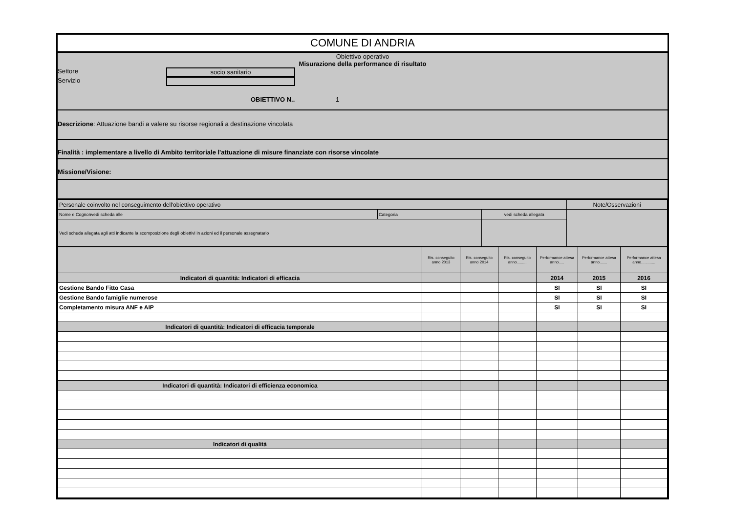COMUNE DI ANDRIA
Obiettivo operativo
Misurazione della performance di risultato
Settore socio sanitario
Servizio
OBIETTIVO N.. 1
Descrizione: Attuazione bandi a valere su risorse regionali a destinazione vincolata
Finalità : implementare a livello di Ambito territoriale l'attuazione di misure finanziate con risorse vincolate
Missione/Visione:
| Personale coinvolto nel conseguimento dell'obiettivo operativo | | | Note/Osservazioni |
| Nome e Cognonvedi scheda alle | Categoria | vedi scheda allegata | |
| Vedi scheda allegata agli atti indicante la scomposizione degli obiettivi in azioni ed il personale assegnatario | | | |
| | Ris. conseguito anno 2013 | Ris. conseguito anno 2014 | Ris. conseguito anno......... | Performance attesa anno..... | Performance attesa anno....... | Performance attesa anno............. |
| Indicatori di quantità: Indicatori di efficacia | | | | 2014 | 2015 | 2016 |
| Gestione Bando Fitto Casa | | | | SI | SI | SI |
| Gestione Bando famiglie numerose | | | | SI | SI | SI |
| Completamento misura ANF e AIP | | | | SI | SI | SI |
| Indicatori di quantità: Indicatori di efficacia temporale | | | | | | |
| Indicatori di quantità: Indicatori di efficienza economica | | | | | | |
| Indicatori di qualità | | | | | | |